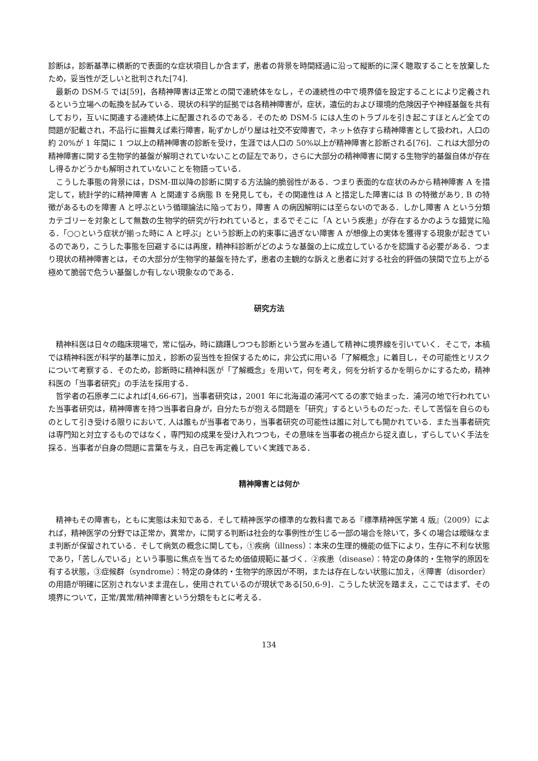診断は，診断基準に横断的で表面的な症状項目しか含まず，患者の背景を時間経過に沿って縦断的に深く聴取することを放棄したため，妥当性が乏しいと批判された[74].
最新の DSM-5 では[59]，各精神障害は正常との間で連続体をなし，その連続性の中で境界値を設定することにより定義されるという立場への転換を試みている．現状の科学的証拠では各精神障害が，症状，遺伝的および環境的危険因子や神経基盤を共有しており，互いに関連する連続体上に配置されるのである．そのため DSM-5 には人生のトラブルを引き起こすほとんど全ての問題が記載され，不品行に振舞えば素行障害，恥ずかしがり屋は社交不安障害で，ネット依存すら精神障害として扱われ，人口の約 20%が 1 年間に 1 つ以上の精神障害の診断を受け，生涯では人口の 50%以上が精神障害と診断される[76]．これは大部分の精神障害に関する生物学的基盤が解明されていないことの証左であり，さらに大部分の精神障害に関する生物学的基盤自体が存在し得るかどうかも解明されていないことを物語っている．
こうした事態の背景には，DSM-Ⅲ以降の診断に関する方法論的脆弱性がある．つまり表面的な症状のみから精神障害 A を措定して，統計学的に精神障害 A と関連する病態 B を発見しても，その関連性は A と措定した障害には B の特徴があり, B の特徴があるものを障害 A と呼ぶという循環論法に陥っており，障害 A の病因解明には至らないのである．しかし障害 A という分類カテゴリーを対象として無数の生物学的研究が行われていると，まるでそこに「A という疾患」が存在するかのような錯覚に陥る．「○○という症状が揃った時に A と呼ぶ」という診断上の約束事に過ぎない障害 A が想像上の実体を獲得する現象が起きているのであり，こうした事態を回避するには再度，精神科診断がどのような基盤の上に成立しているかを認識する必要がある．つまり現状の精神障害とは，その大部分が生物学的基盤を持たず，患者の主観的な訴えと患者に対する社会的評価の狭間で立ち上がる極めて脆弱で危うい基盤しか有しない現象なのである．
研究方法
精神科医は日々の臨床現場で，常に悩み，時に躊躇しつつも診断という営みを通して精神に境界線を引いていく．そこで，本稿では精神科医が科学的基準に加え，診断の妥当性を担保するために，非公式に用いる「了解概念」に着目し，その可能性とリスクについて考察する．そのため，診断時に精神科医が「了解概念」を用いて，何を考え，何を分析するかを明らかにするため，精神科医の「当事者研究」の手法を採用する．
哲学者の石原孝二によれば[4,66-67]，当事者研究は，2001 年に北海道の浦河べてるの家で始まった．浦河の地で行われていた当事者研究は，精神障害を持つ当事者自身が，自分たちが抱える問題を「研究」するというものだった. そして苦悩を自らのものとして引き受ける限りにおいて, 人は誰もが当事者であり，当事者研究の可能性は誰に対しても開かれている．また当事者研究は専門知と対立するものではなく，専門知の成果を受け入れつつも，その意味を当事者の視点から捉え直し，ずらしていく手法を採る．当事者が自身の問題に言葉を与え，自己を再定義していく実践である．
精神障害とは何か
精神もその障害も，ともに実態は未知である．そして精神医学の標準的な教科書である『標準精神医学第 4 版』（2009）によれば，精神医学の分野では正常か，異常か，に関する判断は社会的な事例性が生じる一部の場合を除いて，多くの場合は曖昧なまま判断が保留されている．そして病気の概念に関しても，①疾病（illness）：本来の生理的機能の低下により，生存に不利な状態であり，「苦しんでいる」という事態に焦点を当てるため価値規範に基づく．②疾患（disease）：特定の身体的・生物学的原因を有する状態，③症候群（syndrome）：特定の身体的・生物学的原因が不明，または存在しない状態に加え，④障害（disorder）の用語が明確に区別されないまま混在し，使用されているのが現状である[50,6-9]．こうした状況を踏まえ，ここではまず、その境界について，正常/異常/精神障害という分類をもとに考える．
134